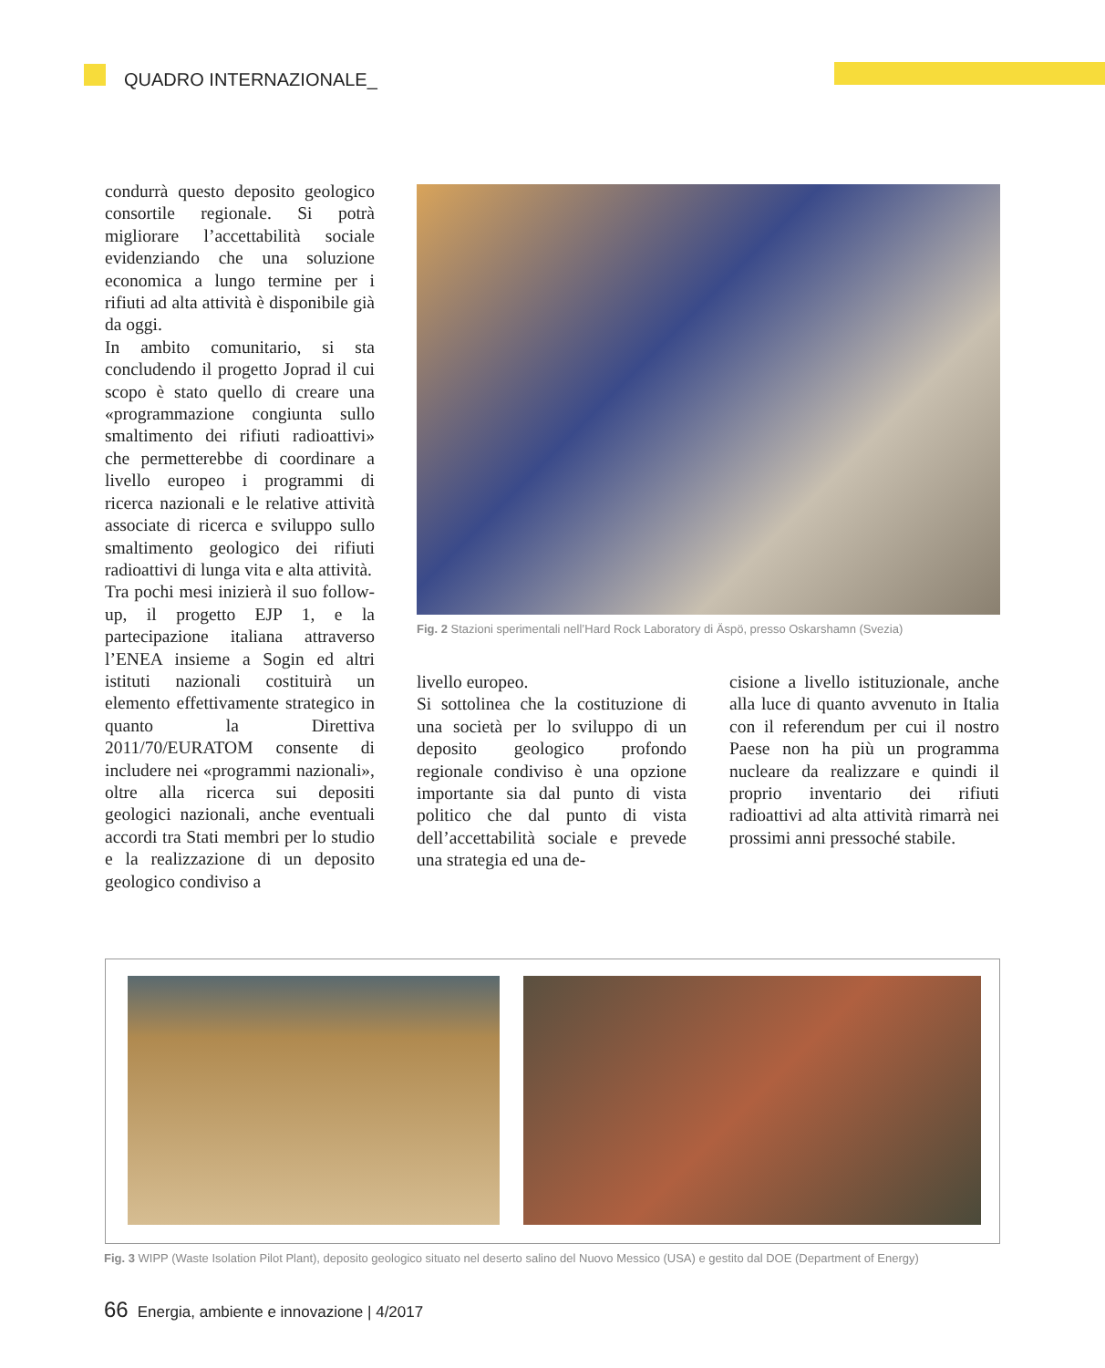QUADRO INTERNAZIONALE_
condurrà questo deposito geologico consortile regionale. Si potrà migliorare l’accettabilità sociale evidenziando che una soluzione economica a lungo termine per i rifiuti ad alta attività è disponibile già da oggi.
In ambito comunitario, si sta concludendo il progetto Joprad il cui scopo è stato quello di creare una «programmazione congiunta sullo smaltimento dei rifiuti radioattivi» che permetterebbe di coordinare a livello europeo i programmi di ricerca nazionali e le relative attività associate di ricerca e sviluppo sullo smaltimento geologico dei rifiuti radioattivi di lunga vita e alta attività.
Tra pochi mesi inizierà il suo follow-up, il progetto EJP 1, e la partecipazione italiana attraverso l’ENEA insieme a Sogin ed altri istituti nazionali costituirà un elemento effettivamente strategico in quanto la Direttiva 2011/70/EURATOM consente di includere nei «programmi nazionali», oltre alla ricerca sui depositi geologici nazionali, anche eventuali accordi tra Stati membri per lo studio e la realizzazione di un deposito geologico condiviso a
Fig. 2 Stazioni sperimentali nell’Hard Rock Laboratory di Äspö, presso Oskarshamn (Svezia)
livello europeo.
Si sottolinea che la costituzione di una società per lo sviluppo di un deposito geologico profondo regionale condiviso è una opzione importante sia dal punto di vista politico che dal punto di vista dell’accettabilità sociale e prevede una strategia ed una de-
cisione a livello istituzionale, anche alla luce di quanto avvenuto in Italia con il referendum per cui il nostro Paese non ha più un programma nucleare da realizzare e quindi il proprio inventario dei rifiuti radioattivi ad alta attività rimarrà nei prossimi anni pressoché stabile.
Fig. 3 WIPP (Waste Isolation Pilot Plant), deposito geologico situato nel deserto salino del Nuovo Messico (USA) e gestito dal DOE (Department of Energy)
66 Energia, ambiente e innovazione | 4/2017